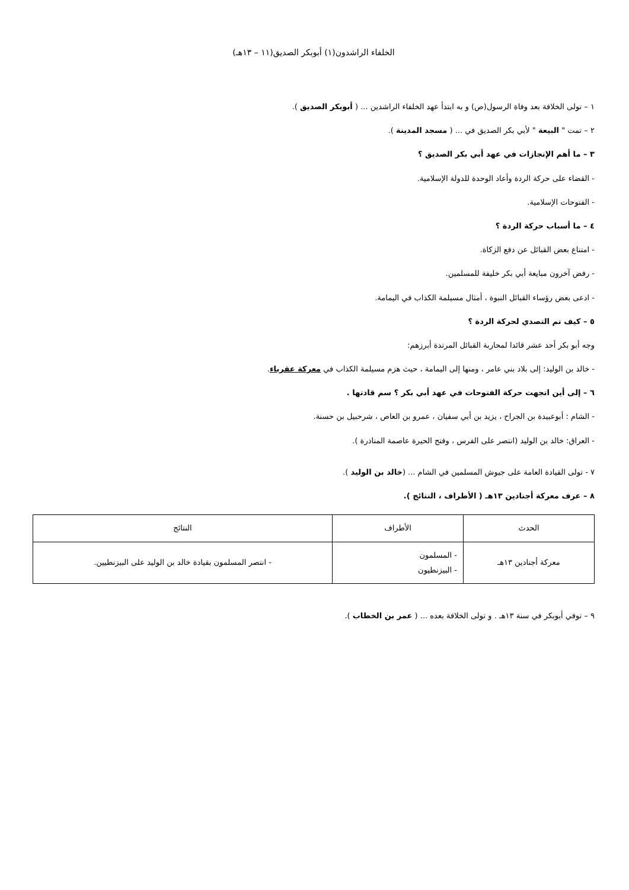الخلفاء الراشدون(١) أبوبكر الصديق(١١ – ١٣هـ)
١ – تولى الخلافة بعد وفاة الرسول(ص) و به ابتدأ عهد الخلفاء الراشدين ... ( أبوبكر الصديق ).
٢ – تمت " البيعة " لأبي بكر الصديق في ... ( مسجد المدينة ).
٣ – ما أهم الإنجازات في عهد أبي بكر الصديق ؟
- القضاء على حركة الردة وأعاد الوحدة للدولة الإسلامية.
- الفتوحات الإسلامية.
٤ – ما أسباب حركة الردة ؟
- امتناع بعض القبائل عن دفع الزكاة.
- رفض آخرون مبايعة أبي بكر خليفة للمسلمين.
- ادعى بعض رؤساء القبائل النبوة ، أمثال مسيلمة الكذاب في اليمامة.
٥ – كيف تم التصدي لحركة الردة ؟
وجه أبو بكر أحد عشر قائدا لمحاربة القبائل المرتدة أبرزهم:
- خالد بن الوليد: إلى بلاد بني عامر ، ومنها إلى اليمامة ، حيث هزم مسيلمة الكذاب في معركة عقرباء.
٦ – إلى أين اتجهت حركة الفتوحات في عهد أبي بكر ؟ سم قادتها .
- الشام : أبوعبيدة بن الجراح ، يزيد بن أبي سفيان ، عمرو بن العاص ، شرحبيل بن حسنة.
- العراق: خالد بن الوليد (انتصر على الفرس ، وفتح الحيرة عاصمة المناذرة ).
٧ - تولى القيادة العامة على جيوش المسلمين في الشام ... (خالد بن الوليد ).
٨ – عرف معركة أجنادين ١٣هـ ( الأطراف ، النتائج ).
| الحدث | الأطراف | النتائج |
| --- | --- | --- |
| معركة أجنادين ١٣هـ | - المسلمون - البيزنطيون | - انتصر المسلمون بقيادة خالد بن الوليد على البيزنطيين. |
٩ – توفي أبوبكر في سنة ١٣هـ . و تولى الخلافة بعده ... ( عمر بن الخطاب ).